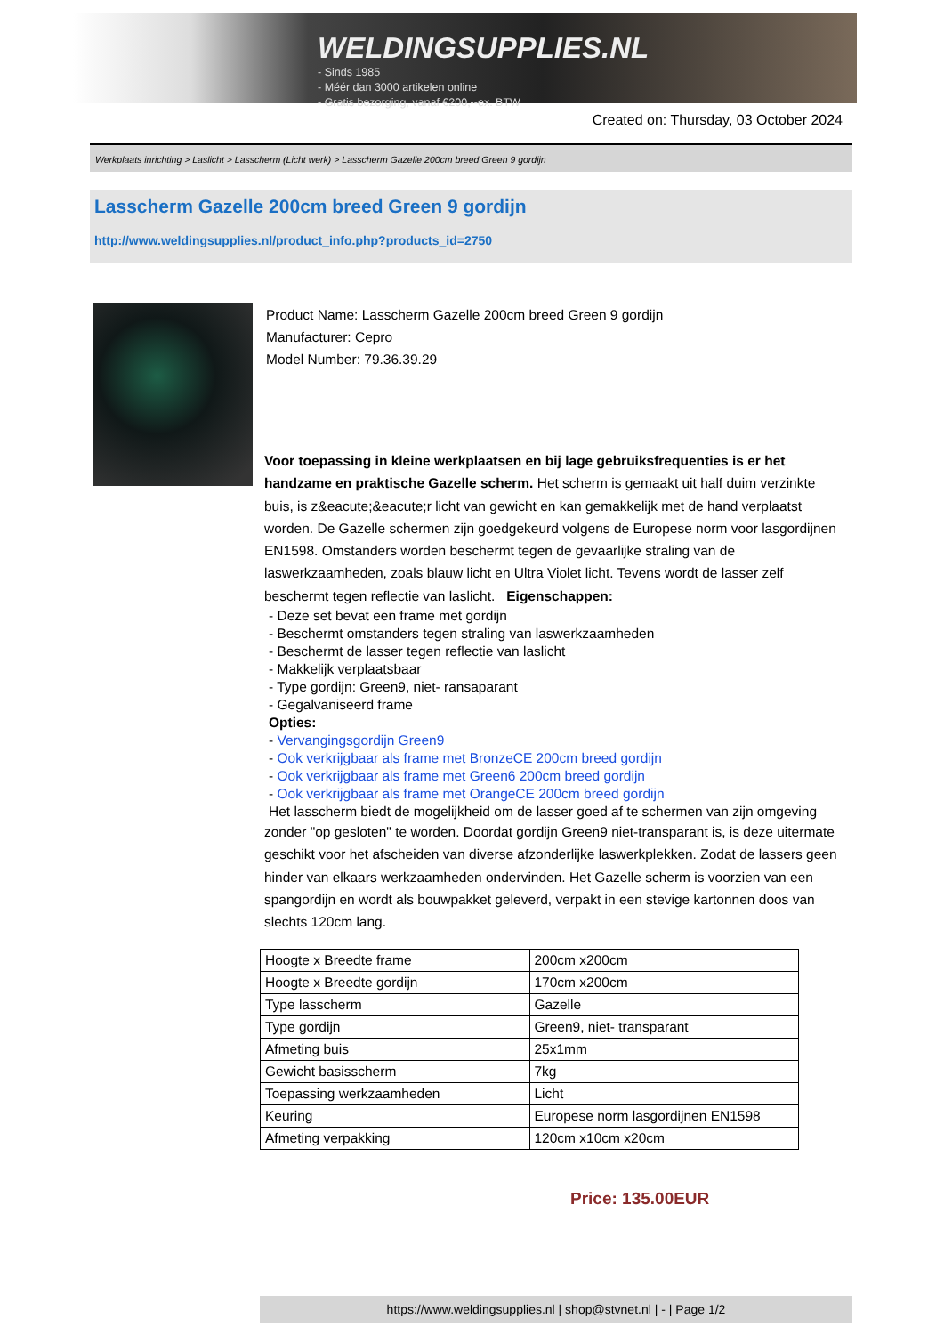WELDINGSUPPLIES.NL
- Sinds 1985
- Méér dan 3000 artikelen online
- Gratis bezorging, vanaf €200,--ex. BTW
Created on: Thursday, 03 October 2024
Werkplaats inrichting > Laslicht > Lasscherm (Licht werk) > Lasscherm Gazelle 200cm breed Green 9 gordijn
Lasscherm Gazelle 200cm breed Green 9 gordijn
http://www.weldingsupplies.nl/product_info.php?products_id=2750
Product Name: Lasscherm Gazelle 200cm breed Green 9 gordijn
Manufacturer: Cepro
Model Number: 79.36.39.29
Voor toepassing in kleine werkplaatsen en bij lage gebruiksfrequenties is er het handzame en praktische Gazelle scherm. Het scherm is gemaakt uit half duim verzinkte buis, is z&eacute;&eacute;r licht van gewicht en kan gemakkelijk met de hand verplaatst worden. De Gazelle schermen zijn goedgekeurd volgens de Europese norm voor lasgordijnen EN1598. Omstanders worden beschermt tegen de gevaarlijke straling van de laswerkzaamheden, zoals blauw licht en Ultra Violet licht. Tevens wordt de lasser zelf beschermt tegen reflectie van laslicht. Eigenschappen:
- Deze set bevat een frame met gordijn
- Beschermt omstanders tegen straling van laswerkzaamheden
- Beschermt de lasser tegen reflectie van laslicht
- Makkelijk verplaatsbaar
- Type gordijn: Green9, niet- ransaparant
- Gegalvaniseerd frame
Opties:
- Vervangingsgordijn Green9
- Ook verkrijgbaar als frame met BronzeCE 200cm breed gordijn
- Ook verkrijgbaar als frame met Green6 200cm breed gordijn
- Ook verkrijgbaar als frame met OrangeCE 200cm breed gordijn
Het lasscherm biedt de mogelijkheid om de lasser goed af te schermen van zijn omgeving
zonder "op gesloten" te worden. Doordat gordijn Green9 niet-transparant is, is deze uitermate geschikt voor het afscheiden van diverse afzonderlijke laswerkplekken. Zodat de lassers geen hinder van elkaars werkzaamheden ondervinden. Het Gazelle scherm is voorzien van een spangordijn en wordt als bouwpakket geleverd, verpakt in een stevige kartonnen doos van slechts 120cm lang.
| Hoogte x Breedte frame | 200cm x200cm |
| Hoogte x Breedte gordijn | 170cm x200cm |
| Type lasscherm | Gazelle |
| Type gordijn | Green9, niet- transparant |
| Afmeting buis | 25x1mm |
| Gewicht basisscherm | 7kg |
| Toepassing werkzaamheden | Licht |
| Keuring | Europese norm lasgordijnen EN1598 |
| Afmeting verpakking | 120cm x10cm x20cm |
Price: 135.00EUR
https://www.weldingsupplies.nl | shop@stvnet.nl | - | Page 1/2